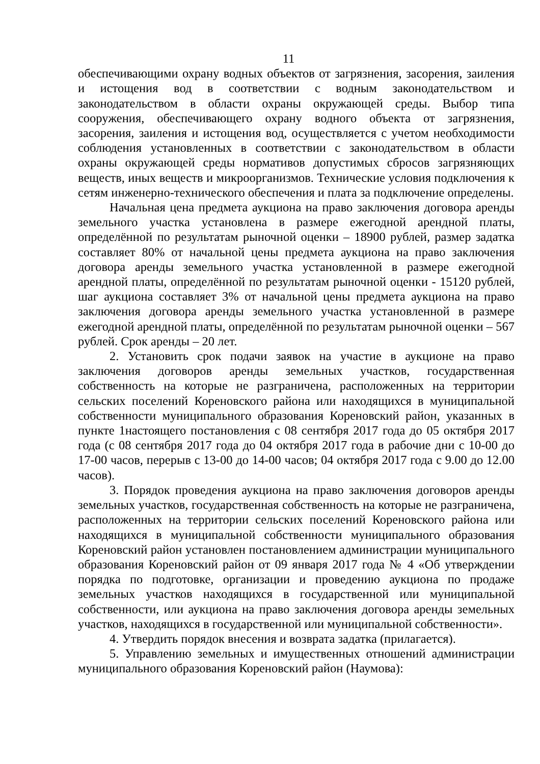11
обеспечивающими охрану водных объектов от загрязнения, засорения, заиления и истощения вод в соответствии с водным законодательством и законодательством в области охраны окружающей среды. Выбор типа сооружения, обеспечивающего охрану водного объекта от загрязнения, засорения, заиления и истощения вод, осуществляется с учетом необходимости соблюдения установленных в соответствии с законодательством в области охраны окружающей среды нормативов допустимых сбросов загрязняющих веществ, иных веществ и микроорганизмов. Технические условия подключения к сетям инженерно-технического обеспечения и плата за подключение определены.
Начальная цена предмета аукциона на право заключения договора аренды земельного участка установлена в размере ежегодной арендной платы, определённой по результатам рыночной оценки – 18900 рублей, размер задатка составляет 80% от начальной цены предмета аукциона на право заключения договора аренды земельного участка установленной в размере ежегодной арендной платы, определённой по результатам рыночной оценки - 15120 рублей, шаг аукциона составляет 3% от начальной цены предмета аукциона на право заключения договора аренды земельного участка установленной в размере ежегодной арендной платы, определённой по результатам рыночной оценки – 567 рублей. Срок аренды – 20 лет.
2. Установить срок подачи заявок на участие в аукционе на право заключения договоров аренды земельных участков, государственная собственность на которые не разграничена, расположенных на территории сельских поселений Кореновского района или находящихся в муниципальной собственности муниципального образования Кореновский район, указанных в пункте 1настоящего постановления с 08 сентября 2017 года до 05 октября 2017 года (с 08 сентября 2017 года до 04 октября 2017 года в рабочие дни с 10-00 до 17-00 часов, перерыв с 13-00 до 14-00 часов; 04 октября 2017 года с 9.00 до 12.00 часов).
3. Порядок проведения аукциона на право заключения договоров аренды земельных участков, государственная собственность на которые не разграничена, расположенных на территории сельских поселений Кореновского района или находящихся в муниципальной собственности муниципального образования Кореновский район установлен постановлением администрации муниципального образования Кореновский район от 09 января 2017 года № 4 «Об утверждении порядка по подготовке, организации и проведению аукциона по продаже земельных участков находящихся в государственной или муниципальной собственности, или аукциона на право заключения договора аренды земельных участков, находящихся в государственной или муниципальной собственности».
4. Утвердить порядок внесения и возврата задатка (прилагается).
5. Управлению земельных и имущественных отношений администрации муниципального образования Кореновский район (Наумова):